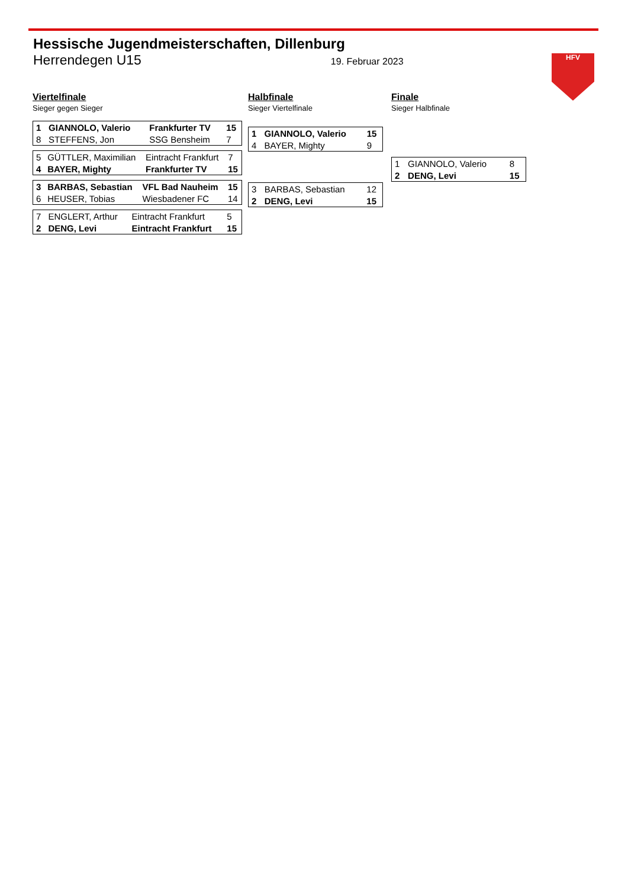Hessische Jugendmeisterschaften, Dillenburg
Herrendegen U15 19. Februar 2023
HFV
Viertelfinale
Sieger gegen Sieger
| 1 | GIANNOLO, Valerio | Frankfurter TV | 15 |
| 8 | STEFFENS, Jon | SSG Bensheim | 7 |
| 5 | GÜTTLER, Maximilian | Eintracht Frankfurt | 7 |
| 4 | BAYER, Mighty | Frankfurter TV | 15 |
| 3 | BARBAS, Sebastian | VFL Bad Nauheim | 15 |
| 6 | HEUSER, Tobias | Wiesbadener FC | 14 |
| 7 | ENGLERT, Arthur | Eintracht Frankfurt | 5 |
| 2 | DENG, Levi | Eintracht Frankfurt | 15 |
Halbfinale
Sieger Viertelfinale
| 1 | GIANNOLO, Valerio | 15 |
| 4 | BAYER, Mighty | 9 |
| 3 | BARBAS, Sebastian | 12 |
| 2 | DENG, Levi | 15 |
Finale
Sieger Halbfinale
| 1 | GIANNOLO, Valerio | 8 |
| 2 | DENG, Levi | 15 |